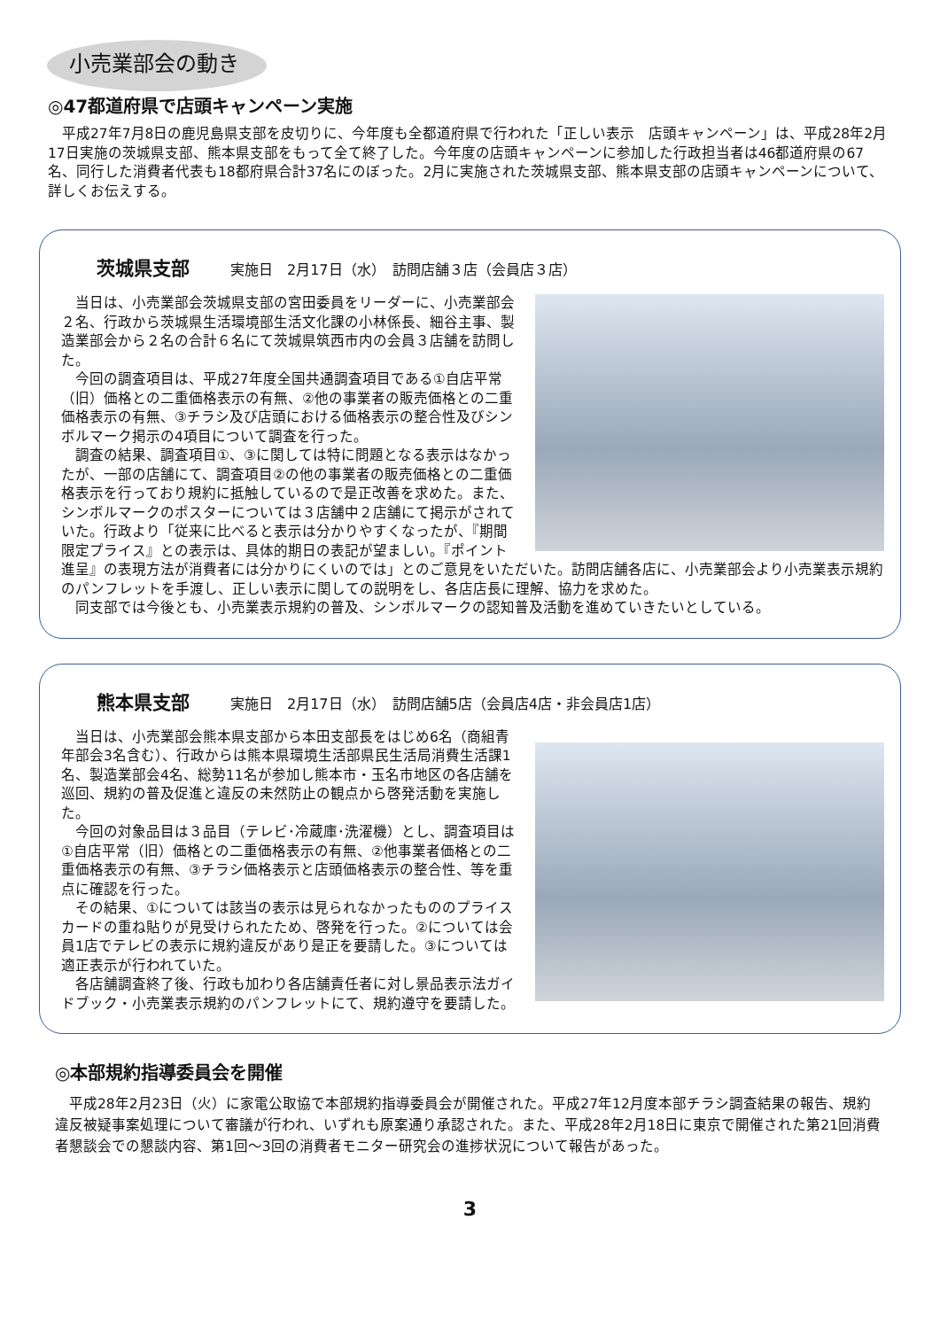小売業部会の動き
◎47都道府県で店頭キャンペーン実施
　平成27年7月8日の鹿児島県支部を皮切りに、今年度も全都道府県で行われた「正しい表示　店頭キャンペーン」は、平成28年2月17日実施の茨城県支部、熊本県支部をもって全て終了した。今年度の店頭キャンペーンに参加した行政担当者は46都道府県の67名、同行した消費者代表も18都府県合計37名にのぼった。2月に実施された茨城県支部、熊本県支部の店頭キャンペーンについて、詳しくお伝えする。
茨城県支部 実施日　2月17日（水）　訪問店舗３店（会員店３店）
　当日は、小売業部会茨城県支部の宮田委員をリーダーに、小売業部会２名、行政から茨城県生活環境部生活文化課の小林係長、細谷主事、製造業部会から２名の合計６名にて茨城県筑西市内の会員３店舗を訪問した。
　今回の調査項目は、平成27年度全国共通調査項目である①自店平常（旧）価格との二重価格表示の有無、②他の事業者の販売価格との二重価格表示の有無、③チラシ及び店頭における価格表示の整合性及びシンボルマーク掲示の4項目について調査を行った。
　調査の結果、調査項目①、③に関しては特に問題となる表示はなかったが、一部の店舗にて、調査項目②の他の事業者の販売価格との二重価格表示を行っており規約に抵触しているので是正改善を求めた。また、シンボルマークのポスターについては３店舗中２店舗にて掲示がされていた。行政より「従来に比べると表示は分かりやすくなったが、『期間限定プライス』との表示は、具体的期日の表記が望ましい。『ポイント進呈』の表現方法が消費者には分かりにくいのでは」とのご意見をいただいた。訪問店舗各店に、小売業部会より小売業表示規約のパンフレットを手渡し、正しい表示に関しての説明をし、各店店長に理解、協力を求めた。
　同支部では今後とも、小売業表示規約の普及、シンボルマークの認知普及活動を進めていきたいとしている。
熊本県支部 実施日　2月17日（水）　訪問店舗5店（会員店4店・非会員店1店）
　当日は、小売業部会熊本県支部から本田支部長をはじめ6名（商組青年部会3名含む）、行政からは熊本県環境生活部県民生活局消費生活課1名、製造業部会4名、総勢11名が参加し熊本市・玉名市地区の各店舗を巡回、規約の普及促進と違反の未然防止の観点から啓発活動を実施した。
　今回の対象品目は３品目（テレビ･冷蔵庫･洗濯機）とし、調査項目は①自店平常（旧）価格との二重価格表示の有無、②他事業者価格との二重価格表示の有無、③チラシ価格表示と店頭価格表示の整合性、等を重点に確認を行った。
　その結果、①については該当の表示は見られなかったもののプライスカードの重ね貼りが見受けられたため、啓発を行った。②については会員1店でテレビの表示に規約違反があり是正を要請した。③については適正表示が行われていた。
　各店舗調査終了後、行政も加わり各店舗責任者に対し景品表示法ガイドブック・小売業表示規約のパンフレットにて、規約遵守を要請した。
◎本部規約指導委員会を開催
　平成28年2月23日（火）に家電公取協で本部規約指導委員会が開催された。平成27年12月度本部チラシ調査結果の報告、規約違反被疑事案処理について審議が行われ、いずれも原案通り承認された。また、平成28年2月18日に東京で開催された第21回消費者懇談会での懇談内容、第1回～3回の消費者モニター研究会の進捗状況について報告があった。
3